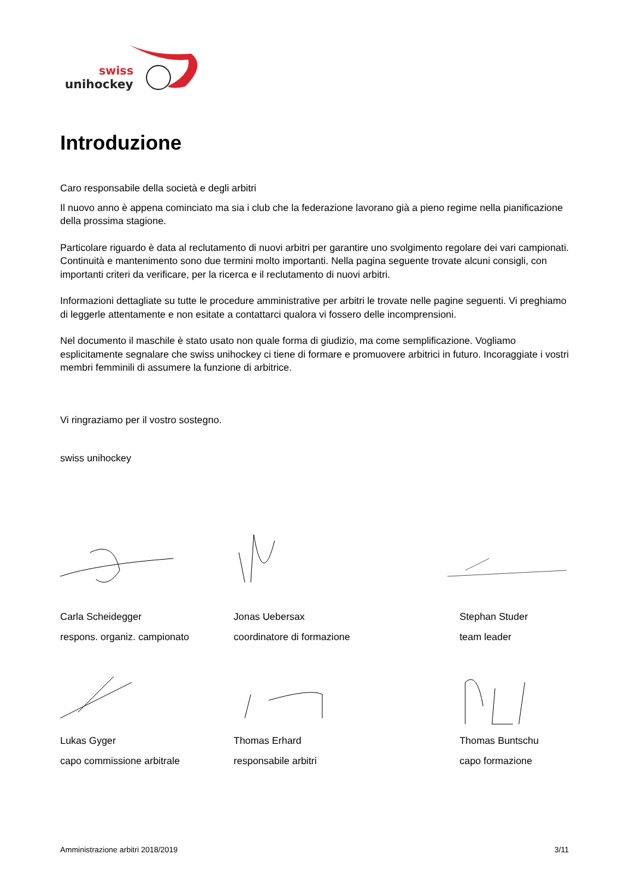swiss
unihockey
Introduzione
Caro responsabile della società e degli arbitri
Il nuovo anno è appena cominciato ma sia i club che la federazione lavorano già a pieno regime nella pianificazione della prossima stagione.
Particolare riguardo è data al reclutamento di nuovi arbitri per garantire uno svolgimento regolare dei vari campionati. Continuità e mantenimento sono due termini molto importanti. Nella pagina seguente trovate alcuni consigli, con importanti criteri da verificare, per la ricerca e il reclutamento di nuovi arbitri.
Informazioni dettagliate su tutte le procedure amministrative per arbitri le trovate nelle pagine seguenti. Vi preghiamo di leggerle attentamente e non esitate a contattarci qualora vi fossero delle incomprensioni.
Nel documento il maschile è stato usato non quale forma di giudizio, ma come semplificazione. Vogliamo esplicitamente segnalare che swiss unihockey ci tiene di formare e promuovere arbitrici in futuro. Incoraggiate i vostri membri femminili di assumere la funzione di arbitrice.
Vi ringraziamo per il vostro sostegno.
swiss unihockey
Carla Scheidegger
respons. organiz. campionato
Jonas Uebersax
coordinatore di formazione
Stephan Studer
team leader
Lukas Gyger
capo commissione arbitrale
Thomas Erhard
responsabile arbitri
Thomas Buntschu
capo formazione
Amministrazione arbitri 2018/2019 3/11